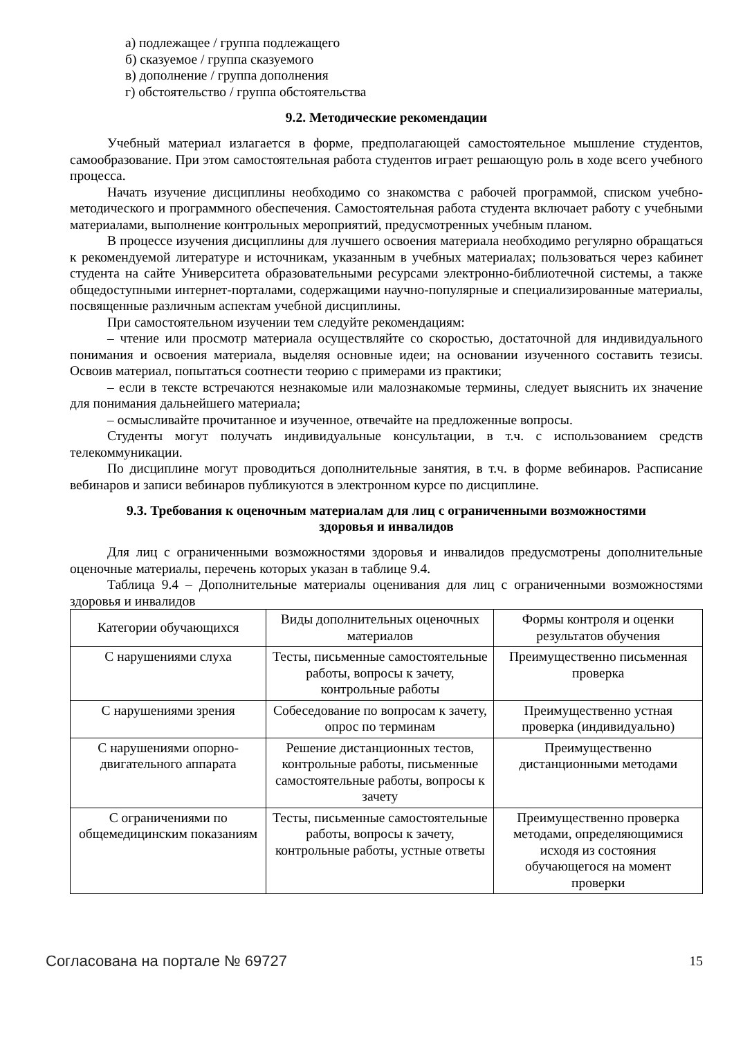а) подлежащее / группа подлежащего
б) сказуемое / группа сказуемого
в) дополнение / группа дополнения
г) обстоятельство / группа обстоятельства
9.2. Методические рекомендации
Учебный материал излагается в форме, предполагающей самостоятельное мышление студентов, самообразование. При этом самостоятельная работа студентов играет решающую роль в ходе всего учебного процесса.
Начать изучение дисциплины необходимо со знакомства с рабочей программой, списком учебно-методического и программного обеспечения. Самостоятельная работа студента включает работу с учебными материалами, выполнение контрольных мероприятий, предусмотренных учебным планом.
В процессе изучения дисциплины для лучшего освоения материала необходимо регулярно обращаться к рекомендуемой литературе и источникам, указанным в учебных материалах; пользоваться через кабинет студента на сайте Университета образовательными ресурсами электронно-библиотечной системы, а также общедоступными интернет-порталами, содержащими научно-популярные и специализированные материалы, посвященные различным аспектам учебной дисциплины.
При самостоятельном изучении тем следуйте рекомендациям:
– чтение или просмотр материала осуществляйте со скоростью, достаточной для индивидуального понимания и освоения материала, выделяя основные идеи; на основании изученного составить тезисы. Освоив материал, попытаться соотнести теорию с примерами из практики;
– если в тексте встречаются незнакомые или малознакомые термины, следует выяснить их значение для понимания дальнейшего материала;
– осмысливайте прочитанное и изученное, отвечайте на предложенные вопросы.
Студенты могут получать индивидуальные консультации, в т.ч. с использованием средств телекоммуникации.
По дисциплине могут проводиться дополнительные занятия, в т.ч. в форме вебинаров. Расписание вебинаров и записи вебинаров публикуются в электронном курсе по дисциплине.
9.3. Требования к оценочным материалам для лиц с ограниченными возможностями
здоровья и инвалидов
Для лиц с ограниченными возможностями здоровья и инвалидов предусмотрены дополнительные оценочные материалы, перечень которых указан в таблице 9.4.
Таблица 9.4 – Дополнительные материалы оценивания для лиц с ограниченными возможностями здоровья и инвалидов
| Категории обучающихся | Виды дополнительных оценочных материалов | Формы контроля и оценки результатов обучения |
| С нарушениями слуха | Тесты, письменные самостоятельные работы, вопросы к зачету, контрольные работы | Преимущественно письменная проверка |
| С нарушениями зрения | Собеседование по вопросам к зачету, опрос по терминам | Преимущественно устная проверка (индивидуально) |
| С нарушениями опорно-двигательного аппарата | Решение дистанционных тестов, контрольные работы, письменные самостоятельные работы, вопросы к зачету | Преимущественно дистанционными методами |
| С ограничениями по общемедицинским показаниям | Тесты, письменные самостоятельные работы, вопросы к зачету, контрольные работы, устные ответы | Преимущественно проверка методами, определяющимися исходя из состояния обучающегося на момент проверки |
Согласована на портале № 69727 15